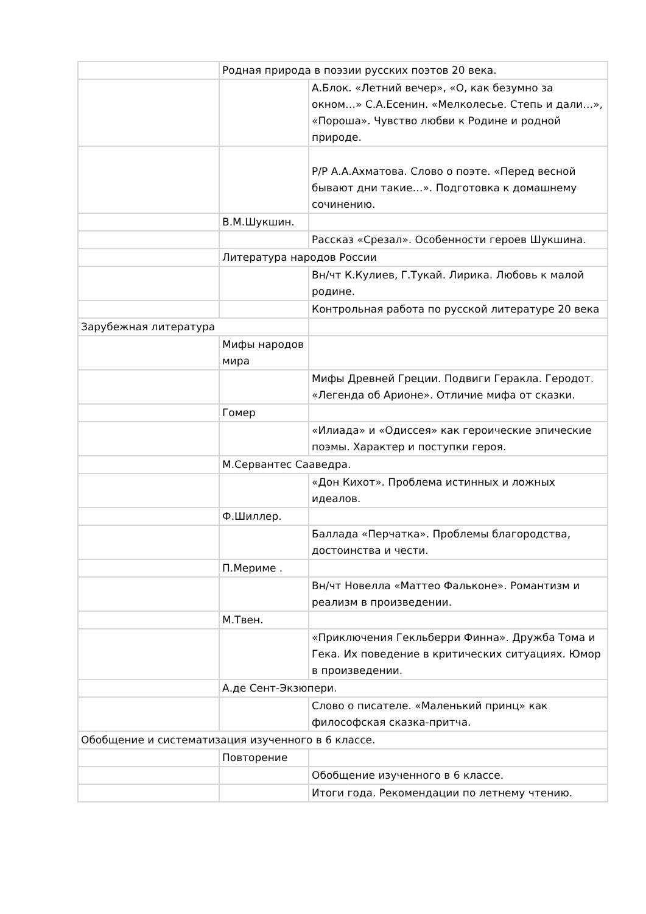| | Родная природа в поэзии русских поэтов 20 века. | |
| | | А.Блок. «Летний вечер», «О, как безумно за окном…» С.А.Есенин. «Мелколесье. Степь и дали…», «Пороша». Чувство любви к Родине и родной природе. |
| | | Р/Р А.А.Ахматова. Слово о поэте. «Перед весной бывают дни такие…». Подготовка к домашнему сочинению. |
| | В.М.Шукшин. | |
| | | Рассказ «Срезал». Особенности героев Шукшина. |
| | Литература народов России | |
| | | Вн/чт К.Кулиев, Г.Тукай. Лирика. Любовь к малой родине. |
| | | Контрольная работа по русской литературе 20 века |
| Зарубежная литература | | |
| | Мифы народов мира | |
| | | Мифы Древней Греции. Подвиги Геракла. Геродот. «Легенда об Арионе». Отличие мифа от сказки. |
| | Гомер | |
| | | «Илиада» и «Одиссея» как героические эпические поэмы. Характер и поступки героя. |
| | М.Сервантес Сааведра. | |
| | | «Дон Кихот». Проблема истинных и ложных идеалов. |
| | Ф.Шиллер. | |
| | | Баллада «Перчатка». Проблемы благородства, достоинства и чести. |
| | П.Мериме . | |
| | | Вн/чт Новелла «Маттео Фальконе». Романтизм и реализм в произведении. |
| | М.Твен. | |
| | | «Приключения Гекльберри Финна». Дружба Тома и Гека. Их поведение в критических ситуациях. Юмор в произведении. |
| | А.де Сент-Экзюпери. | |
| | | Слово о писателе. «Маленький принц» как философская сказка-притча. |
| Обобщение и систематизация изученного в 6 классе. | | |
| | Повторение | |
| | | Обобщение изученного в 6 классе. |
| | | Итоги года. Рекомендации по летнему чтению. |